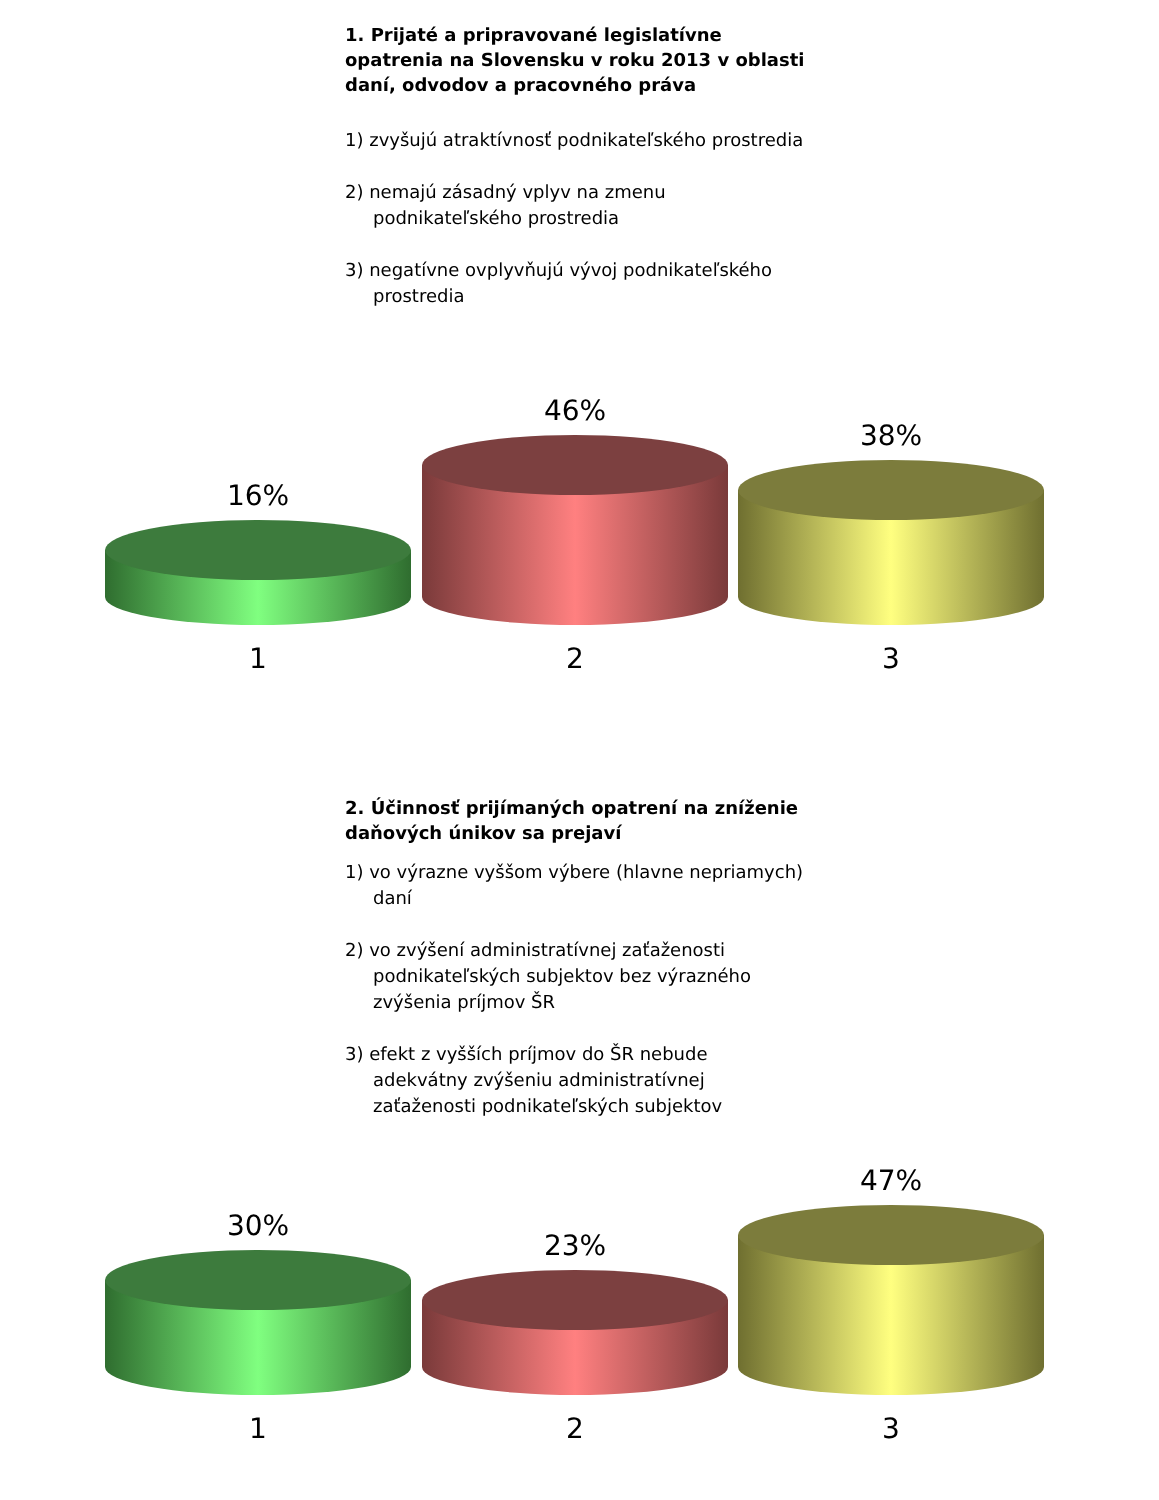1. Prijaté a pripravované legislatívne opatrenia na Slovensku v roku 2013 v oblasti daní, odvodov a pracovného práva
1) zvyšujú atraktívnosť podnikateľského prostredia
2) nemajú zásadný vplyv na zmenu podnikateľského prostredia
3) negatívne ovplyvňujú vývoj podnikateľského prostredia
16% 46% 38%
1 2 3
2. Účinnosť prijímaných opatrení na zníženie daňových únikov sa prejaví
1) vo výrazne vyššom výbere (hlavne nepriamych) daní
2) vo zvýšení administratívnej zaťaženosti podnikateľských subjektov bez výrazného zvýšenia príjmov ŠR
3) efekt z vyšších príjmov do ŠR nebude adekvátny zvýšeniu administratívnej zaťaženosti podnikateľských subjektov
30% 23% 47%
1 2 3